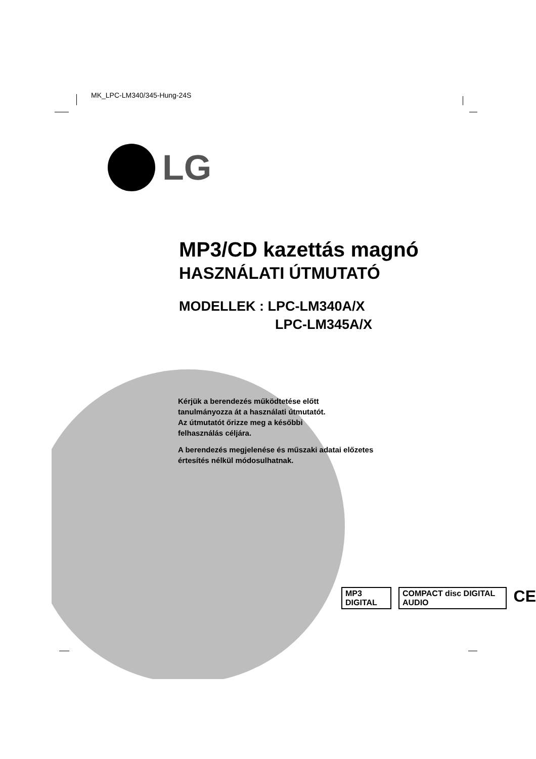MK_LPC-LM340/345-Hung-24S
LG
MP3/CD kazettás magnó
HASZNÁLATI ÚTMUTATÓ
MODELLEK : LPC-LM340A/X
LPC-LM345A/X
Kérjük a berendezés működtetése előtt
tanulmányozza át a használati útmutatót.
Az útmutatót őrizze meg a későbbi
felhasználás céljára.
A berendezés megjelenése és műszaki adatai előzetes
értesítés nélkül módosulhatnak.
MP3 DIGITAL COMPACT disc DIGITAL AUDIO
CE